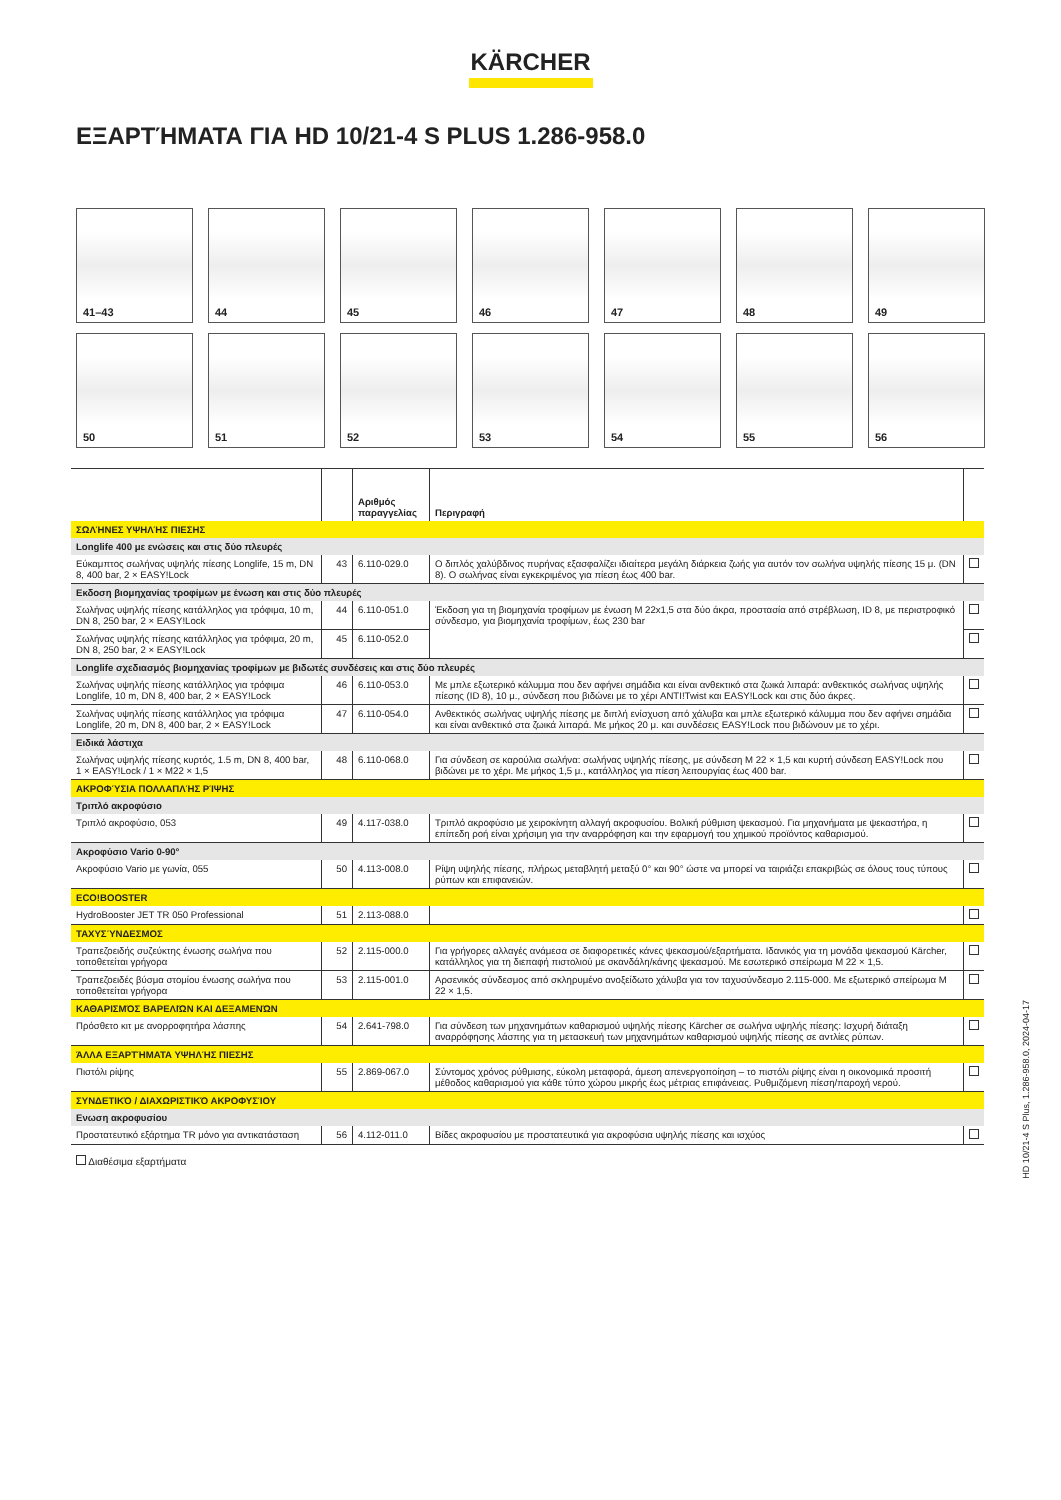KÄRCHER
ΕΞΑΡΤΉΜΑΤΑ ΓΙΑ HD 10/21-4 S PLUS 1.286-958.0
41–43
44
45
46
47
48
49
50
51
52
53
54
55
56
| | | Αριθμός παραγγελίας | Περιγραφή | |
| --- | --- | --- | --- | --- |
| ΣΩΛΉΝΕΣ ΥΨΗΛΉΣ ΠΙΕΣΗΣ | | | | |
| Longlife 400 με ενώσεις και στις δύο πλευρές | | | | |
| Εύκαμπτος σωλήνας υψηλής πίεσης Longlife, 15 m, DN 8, 400 bar, 2 × EASY!Lock | 43 | 6.110-029.0 | Ο διπλός χαλύβδινος πυρήνας εξασφαλίζει ιδιαίτερα μεγάλη διάρκεια ζωής για αυτόν τον σωλήνα υψηλής πίεσης 15 μ. (DN 8). Ο σωλήνας είναι εγκεκριμένος για πίεση έως 400 bar. | |
| Εκδοση βιομηχανίας τροφίμων με ένωση και στις δύο πλευρές | | | | |
| Σωλήνας υψηλής πίεσης κατάλληλος για τρόφιμα, 10 m, DN 8, 250 bar, 2 × EASY!Lock | 44 | 6.110-051.0 | Έκδοση για τη βιομηχανία τροφίμων με ένωση M 22x1,5 στα δύο άκρα, προστασία από στρέβλωση, ID 8, με περιστροφικό σύνδεσμο, για βιομηχανία τροφίμων, έως 230 bar | |
| Σωλήνας υψηλής πίεσης κατάλληλος για τρόφιμα, 20 m, DN 8, 250 bar, 2 × EASY!Lock | 45 | 6.110-052.0 | | |
| Longlife σχεδιασμός βιομηχανίας τροφίμων με βιδωτές συνδέσεις και στις δύο πλευρές | | | | |
| Σωλήνας υψηλής πίεσης κατάλληλος για τρόφιμα Longlife, 10 m, DN 8, 400 bar, 2 × EASY!Lock | 46 | 6.110-053.0 | Με μπλε εξωτερικό κάλυμμα που δεν αφήνει σημάδια και είναι ανθεκτικό στα ζωικά λιπαρά: ανθεκτικός σωλήνας υψηλής πίεσης (ID 8), 10 μ., σύνδεση που βιδώνει με το χέρι ANTI!Twist και EASY!Lock και στις δύο άκρες. | |
| Σωλήνας υψηλής πίεσης κατάλληλος για τρόφιμα Longlife, 20 m, DN 8, 400 bar, 2 × EASY!Lock | 47 | 6.110-054.0 | Ανθεκτικός σωλήνας υψηλής πίεσης με διπλή ενίσχυση από χάλυβα και μπλε εξωτερικό κάλυμμα που δεν αφήνει σημάδια και είναι ανθεκτικό στα ζωικά λιπαρά. Με μήκος 20 μ. και συνδέσεις EASY!Lock που βιδώνουν με το χέρι. | |
| Ειδικά λάστιχα | | | | |
| Σωλήνας υψηλής πίεσης κυρτός, 1.5 m, DN 8, 400 bar, 1 × EASY!Lock / 1 × M22 × 1,5 | 48 | 6.110-068.0 | Για σύνδεση σε καρούλια σωλήνα: σωλήνας υψηλής πίεσης, με σύνδεση M 22 × 1,5 και κυρτή σύνδεση EASY!Lock που βιδώνει με το χέρι. Με μήκος 1,5 μ., κατάλληλος για πίεση λειτουργίας έως 400 bar. | |
| ΑΚΡΟΦΎΣΙΑ ΠΟΛΛΑΠΛΉΣ ΡΊΨΗΣ | | | | |
| Τριπλό ακροφύσιο | | | | |
| Τριπλό ακροφύσιο, 053 | 49 | 4.117-038.0 | Τριπλό ακροφύσιο με χειροκίνητη αλλαγή ακροφυσίου. Βολική ρύθμιση ψεκασμού. Για μηχανήματα με ψεκαστήρα, η επίπεδη ροή είναι χρήσιμη για την αναρρόφηση και την εφαρμογή του χημικού προϊόντος καθαρισμού. | |
| Ακροφύσιο Vario 0-90° | | | | |
| Ακροφύσιο Vario με γωνία, 055 | 50 | 4.113-008.0 | Ρίψη υψηλής πίεσης, πλήρως μεταβλητή μεταξύ 0° και 90° ώστε να μπορεί να ταιριάζει επακριβώς σε όλους τους τύπους ρύπων και επιφανειών. | |
| ECO!BOOSTER | | | | |
| HydroBooster JET TR 050 Professional | 51 | 2.113-088.0 | | |
| ΤΑΧΥΣΎΝΔΕΣΜΟΣ | | | | |
| Τραπεζοειδής συζεύκτης ένωσης σωλήνα που τοποθετείται γρήγορα | 52 | 2.115-000.0 | Για γρήγορες αλλαγές ανάμεσα σε διαφορετικές κάνες ψεκασμού/εξαρτήματα. Ιδανικός για τη μονάδα ψεκασμού Kärcher, κατάλληλος για τη διεπαφή πιστολιού με σκανδάλη/κάνης ψεκασμού. Με εσωτερικό σπείρωμα M 22 × 1,5. | |
| Τραπεζοειδές βύσμα στομίου ένωσης σωλήνα που τοποθετείται γρήγορα | 53 | 2.115-001.0 | Αρσενικός σύνδεσμος από σκληρυμένο ανοξείδωτο χάλυβα για τον ταχυσύνδεσμο 2.115-000. Με εξωτερικό σπείρωμα M 22 × 1,5. | |
| ΚΑΘΑΡΙΣΜΌΣ ΒΑΡΕΛΙΏΝ ΚΑΙ ΔΕΞΑΜΕΝΏΝ | | | | |
| Πρόσθετο κιτ με ανορροφητήρα λάσπης | 54 | 2.641-798.0 | Για σύνδεση των μηχανημάτων καθαρισμού υψηλής πίεσης Kärcher σε σωλήνα υψηλής πίεσης: Ισχυρή διάταξη αναρρόφησης λάσπης για τη μετασκευή των μηχανημάτων καθαρισμού υψηλής πίεσης σε αντλίες ρύπων. | |
| ΆΛΛΑ ΕΞΑΡΤΉΜΑΤΑ ΥΨΗΛΉΣ ΠΙΕΣΗΣ | | | | |
| Πιστόλι ρίψης | 55 | 2.869-067.0 | Σύντομος χρόνος ρύθμισης, εύκολη μεταφορά, άμεση απενεργοποίηση – το πιστόλι ρίψης είναι η οικονομικά προσιτή μέθοδος καθαρισμού για κάθε τύπο χώρου μικρής έως μέτριας επιφάνειας. Ρυθμιζόμενη πίεση/παροχή νερού. | |
| ΣΥΝΔΕΤΙΚΌ / ΔΙΑΧΩΡΙΣΤΙΚΌ ΑΚΡΟΦΥΣΊΟΥ | | | | |
| Ενωση ακροφυσίου | | | | |
| Προστατευτικό εξάρτημα TR μόνο για αντικατάσταση | 56 | 4.112-011.0 | Βίδες ακροφυσίου με προστατευτικά για ακροφύσια υψηλής πίεσης και ισχύος | |
Διαθέσιμα εξαρτήματα
HD 10/21-4 S Plus, 1.286-958.0, 2024-04-17